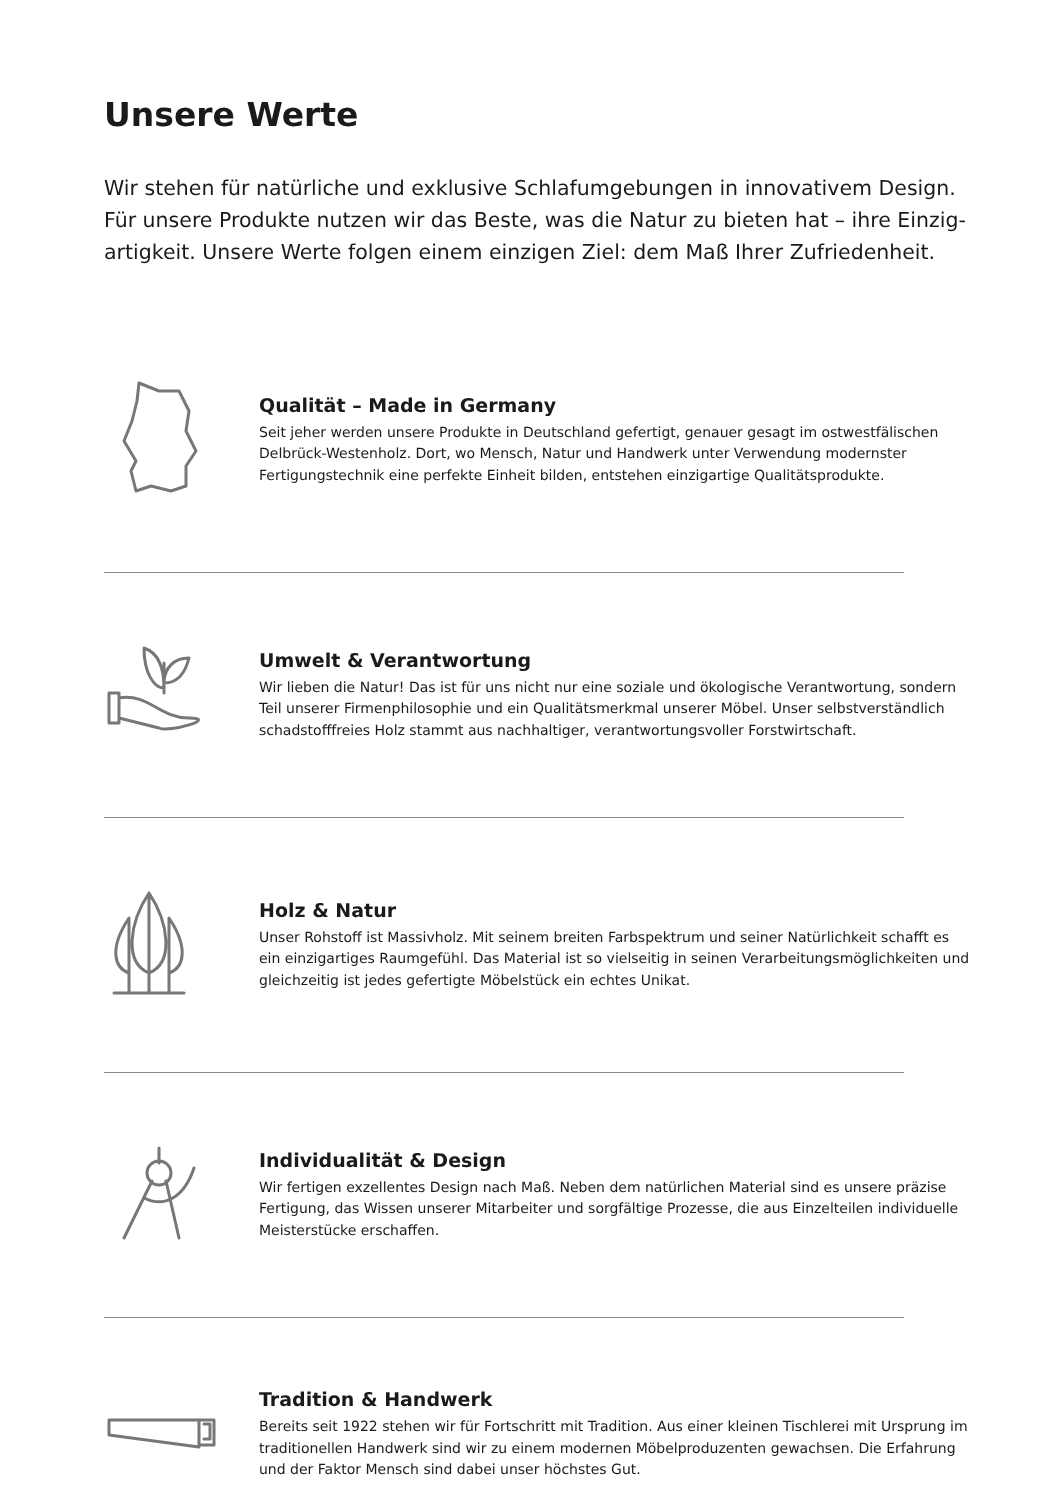Unsere Werte
Wir stehen für natürliche und exklusive Schlafumgebungen in innovativem Design. Für unsere Produkte nutzen wir das Beste, was die Natur zu bieten hat – ihre Einzig-artigkeit. Unsere Werte folgen einem einzigen Ziel: dem Maß Ihrer Zufriedenheit.
Qualität – Made in Germany
Seit jeher werden unsere Produkte in Deutschland gefertigt, genauer gesagt im ostwestfälischen Delbrück-Westenholz. Dort, wo Mensch, Natur und Handwerk unter Verwendung modernster Fertigungstechnik eine perfekte Einheit bilden, entstehen einzigartige Qualitätsprodukte.
Umwelt & Verantwortung
Wir lieben die Natur! Das ist für uns nicht nur eine soziale und ökologische Verantwortung, sondern Teil unserer Firmenphilosophie und ein Qualitätsmerkmal unserer Möbel. Unser selbstverständlich schadstofffreies Holz stammt aus nachhaltiger, verantwortungsvoller Forstwirtschaft.
Holz & Natur
Unser Rohstoff ist Massivholz. Mit seinem breiten Farbspektrum und seiner Natürlichkeit schafft es ein einzigartiges Raumgefühl. Das Material ist so vielseitig in seinen Verarbeitungsmöglichkeiten und gleichzeitig ist jedes gefertigte Möbelstück ein echtes Unikat.
Individualität & Design
Wir fertigen exzellentes Design nach Maß. Neben dem natürlichen Material sind es unsere präzise Fertigung, das Wissen unserer Mitarbeiter und sorgfältige Prozesse, die aus Einzelteilen individuelle Meisterstücke erschaffen.
Tradition & Handwerk
Bereits seit 1922 stehen wir für Fortschritt mit Tradition. Aus einer kleinen Tischlerei mit Ursprung im traditionellen Handwerk sind wir zu einem modernen Möbelproduzenten gewachsen. Die Erfahrung und der Faktor Mensch sind dabei unser höchstes Gut.